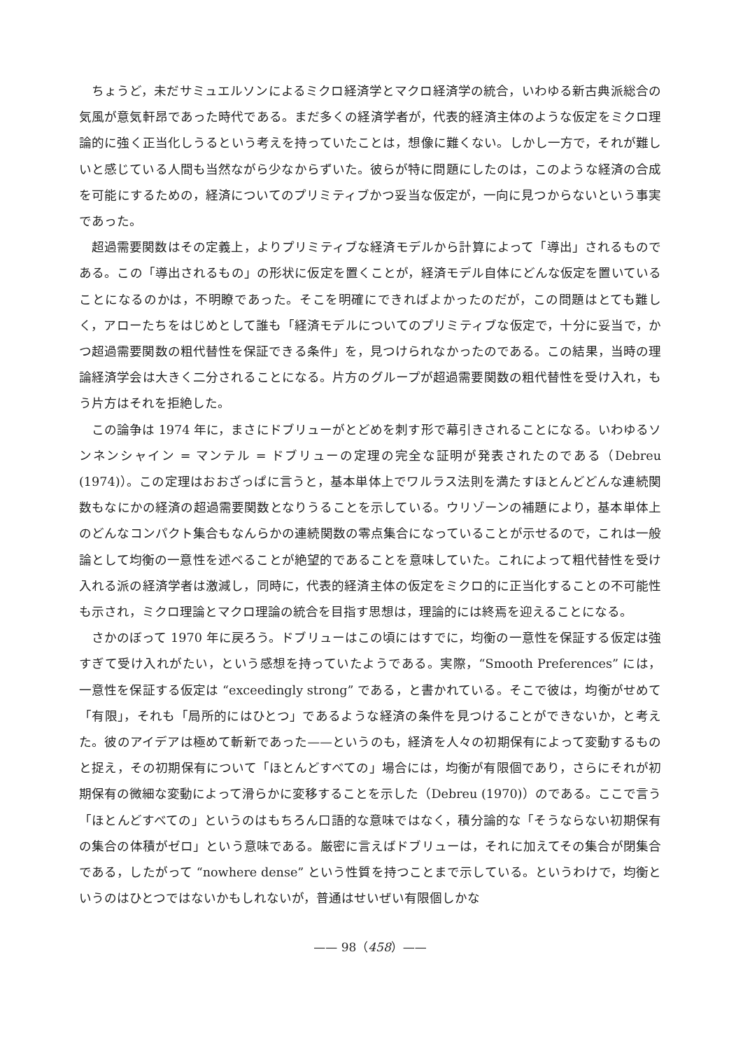ちょうど，未だサミュエルソンによるミクロ経済学とマクロ経済学の統合，いわゆる新古典派総合の気風が意気軒昂であった時代である。まだ多くの経済学者が，代表的経済主体のような仮定をミクロ理論的に強く正当化しうるという考えを持っていたことは，想像に難くない。しかし一方で，それが難しいと感じている人間も当然ながら少なからずいた。彼らが特に問題にしたのは，このような経済の合成を可能にするための，経済についてのプリミティブかつ妥当な仮定が，一向に見つからないという事実であった。
超過需要関数はその定義上，よりプリミティブな経済モデルから計算によって「導出」されるものである。この「導出されるもの」の形状に仮定を置くことが，経済モデル自体にどんな仮定を置いていることになるのかは，不明瞭であった。そこを明確にできればよかったのだが，この問題はとても難しく，アローたちをはじめとして誰も「経済モデルについてのプリミティブな仮定で，十分に妥当で，かつ超過需要関数の粗代替性を保証できる条件」を，見つけられなかったのである。この結果，当時の理論経済学会は大きく二分されることになる。片方のグループが超過需要関数の粗代替性を受け入れ，もう片方はそれを拒絶した。
この論争は 1974 年に，まさにドブリューがとどめを刺す形で幕引きされることになる。いわゆるソンネンシャイン = マンテル = ドブリューの定理の完全な証明が発表されたのである（Debreu (1974)）。この定理はおおざっぱに言うと，基本単体上でワルラス法則を満たすほとんどどんな連続関数もなにかの経済の超過需要関数となりうることを示している。ウリゾーンの補題により，基本単体上のどんなコンパクト集合もなんらかの連続関数の零点集合になっていることが示せるので，これは一般論として均衡の一意性を述べることが絶望的であることを意味していた。これによって粗代替性を受け入れる派の経済学者は激減し，同時に，代表的経済主体の仮定をミクロ的に正当化することの不可能性も示され，ミクロ理論とマクロ理論の統合を目指す思想は，理論的には終焉を迎えることになる。
さかのぼって 1970 年に戻ろう。ドブリューはこの頃にはすでに，均衡の一意性を保証する仮定は強すぎて受け入れがたい，という感想を持っていたようである。実際，“Smooth Preferences” には，一意性を保証する仮定は “exceedingly strong” である，と書かれている。そこで彼は，均衡がせめて「有限」，それも「局所的にはひとつ」であるような経済の条件を見つけることができないか，と考えた。彼のアイデアは極めて斬新であった——というのも，経済を人々の初期保有によって変動するものと捉え，その初期保有について「ほとんどすべての」場合には，均衡が有限個であり，さらにそれが初期保有の微細な変動によって滑らかに変移することを示した（Debreu (1970)）のである。ここで言う「ほとんどすべての」というのはもちろん口語的な意味ではなく，積分論的な「そうならない初期保有の集合の体積がゼロ」という意味である。厳密に言えばドブリューは，それに加えてその集合が閉集合である，したがって “nowhere dense” という性質を持つことまで示している。というわけで，均衡というのはひとつではないかもしれないが，普通はせいぜい有限個しかな
—— 98（458）——